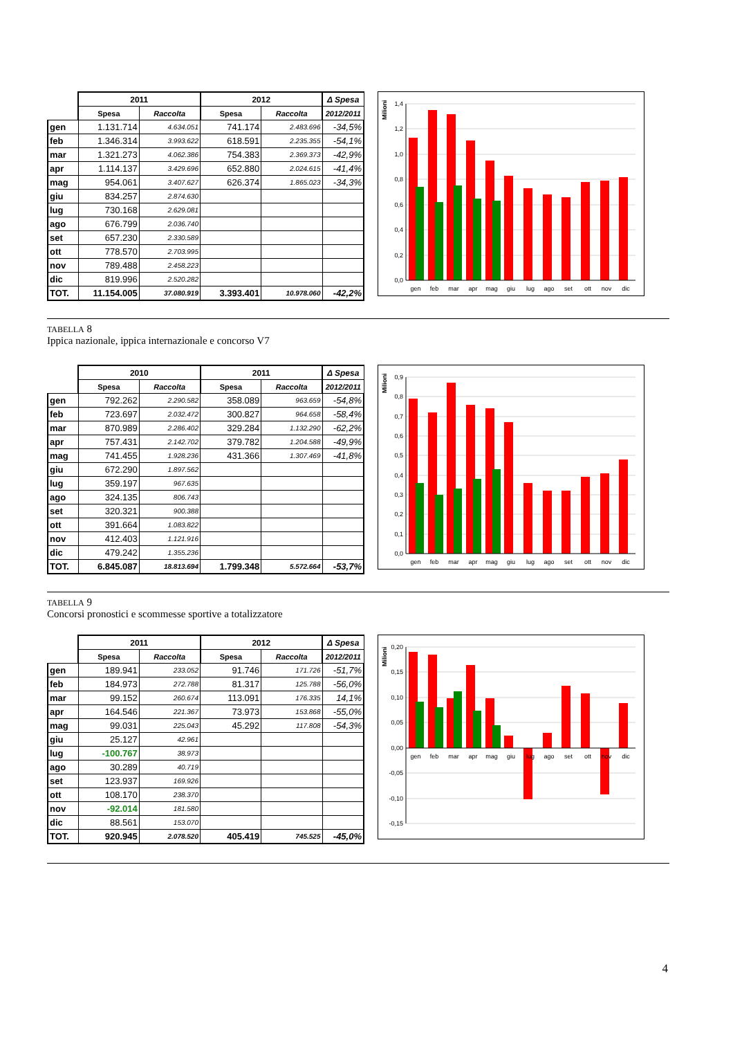| | 2011 | | 2012 | | Δ Spesa |
| --- | --- | --- | --- | --- | --- |
| | Spesa | Raccolta | Spesa | Raccolta | 2012/2011 |
| gen | 1.131.714 | 4.634.051 | 741.174 | 2.483.696 | -34,5% |
| feb | 1.346.314 | 3.993.622 | 618.591 | 2.235.355 | -54,1% |
| mar | 1.321.273 | 4.062.386 | 754.383 | 2.369.373 | -42,9% |
| apr | 1.114.137 | 3.429.696 | 652.880 | 2.024.615 | -41,4% |
| mag | 954.061 | 3.407.627 | 626.374 | 1.865.023 | -34,3% |
| giu | 834.257 | 2.874.630 | | | |
| lug | 730.168 | 2.629.081 | | | |
| ago | 676.799 | 2.036.740 | | | |
| set | 657.230 | 2.330.589 | | | |
| ott | 778.570 | 2.703.995 | | | |
| nov | 789.488 | 2.458.223 | | | |
| dic | 819.996 | 2.520.282 | | | |
| TOT. | 11.154.005 | 37.080.919 | 3.393.401 | 10.978.060 | -42,2% |
1,4
1,2
1,0
0,8
0,6
0,4
0,2
0,0
Milioni
gen
feb
mar
apr
mag
giu
lug
ago
set
ott
nov
dic
TABELLA 8
Ippica nazionale, ippica internazionale e concorso V7
| | 2010 | | 2011 | | Δ Spesa |
| --- | --- | --- | --- | --- | --- |
| | Spesa | Raccolta | Spesa | Raccolta | 2012/2011 |
| gen | 792.262 | 2.290.582 | 358.089 | 963.659 | -54,8% |
| feb | 723.697 | 2.032.472 | 300.827 | 964.658 | -58,4% |
| mar | 870.989 | 2.286.402 | 329.284 | 1.132.290 | -62,2% |
| apr | 757.431 | 2.142.702 | 379.782 | 1.204.588 | -49,9% |
| mag | 741.455 | 1.928.236 | 431.366 | 1.307.469 | -41,8% |
| giu | 672.290 | 1.897.562 | | | |
| lug | 359.197 | 967.635 | | | |
| ago | 324.135 | 806.743 | | | |
| set | 320.321 | 900.388 | | | |
| ott | 391.664 | 1.083.822 | | | |
| nov | 412.403 | 1.121.916 | | | |
| dic | 479.242 | 1.355.236 | | | |
| TOT. | 6.845.087 | 18.813.694 | 1.799.348 | 5.572.664 | -53,7% |
0,9
0,8
0,7
0,6
0,5
0,4
0,3
0,2
0,1
0,0
Milioni
gen
feb
mar
apr
mag
giu
lug
ago
set
ott
nov
dic
TABELLA 9
Concorsi pronostici e scommesse sportive a totalizzatore
| | 2011 | | 2012 | | Δ Spesa |
| --- | --- | --- | --- | --- | --- |
| | Spesa | Raccolta | Spesa | Raccolta | 2012/2011 |
| gen | 189.941 | 233.052 | 91.746 | 171.726 | -51,7% |
| feb | 184.973 | 272.788 | 81.317 | 125.788 | -56,0% |
| mar | 99.152 | 260.674 | 113.091 | 176.335 | 14,1% |
| apr | 164.546 | 221.367 | 73.973 | 153.868 | -55,0% |
| mag | 99.031 | 225.043 | 45.292 | 117.808 | -54,3% |
| giu | 25.127 | 42.961 | | | |
| lug | -100.767 | 38.973 | | | |
| ago | 30.289 | 40.719 | | | |
| set | 123.937 | 169.926 | | | |
| ott | 108.170 | 238.370 | | | |
| nov | -92.014 | 181.580 | | | |
| dic | 88.561 | 153.070 | | | |
| TOT. | 920.945 | 2.078.520 | 405.419 | 745.525 | -45,0% |
0,20
0,15
0,10
0,05
0,00
-0,05
-0,10
-0,15
Milioni
gen
feb
mar
apr
mag
giu
lug
ago
set
ott
nov
dic
4